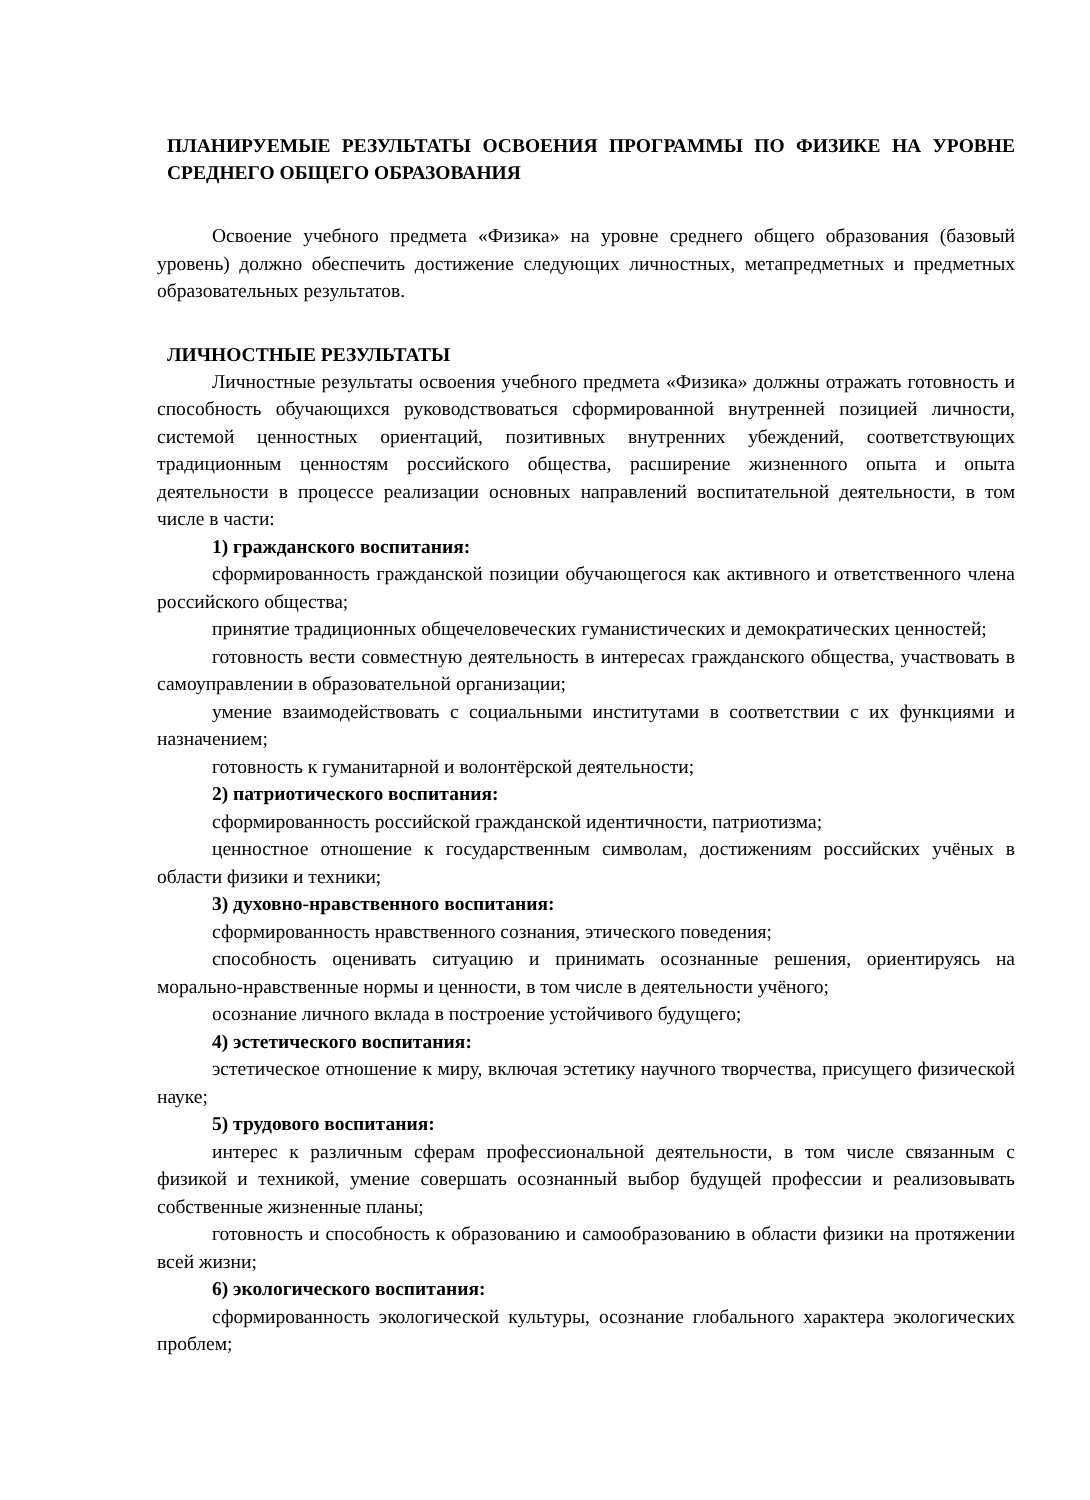ПЛАНИРУЕМЫЕ РЕЗУЛЬТАТЫ ОСВОЕНИЯ ПРОГРАММЫ ПО ФИЗИКЕ НА УРОВНЕ СРЕДНЕГО ОБЩЕГО ОБРАЗОВАНИЯ
Освоение учебного предмета «Физика» на уровне среднего общего образования (базовый уровень) должно обеспечить достижение следующих личностных, метапредметных и предметных образовательных результатов.
ЛИЧНОСТНЫЕ РЕЗУЛЬТАТЫ
Личностные результаты освоения учебного предмета «Физика» должны отражать готовность и способность обучающихся руководствоваться сформированной внутренней позицией личности, системой ценностных ориентаций, позитивных внутренних убеждений, соответствующих традиционным ценностям российского общества, расширение жизненного опыта и опыта деятельности в процессе реализации основных направлений воспитательной деятельности, в том числе в части:
1) гражданского воспитания:
сформированность гражданской позиции обучающегося как активного и ответственного члена российского общества;
принятие традиционных общечеловеческих гуманистических и демократических ценностей;
готовность вести совместную деятельность в интересах гражданского общества, участвовать в самоуправлении в образовательной организации;
умение взаимодействовать с социальными институтами в соответствии с их функциями и назначением;
готовность к гуманитарной и волонтёрской деятельности;
2) патриотического воспитания:
сформированность российской гражданской идентичности, патриотизма;
ценностное отношение к государственным символам, достижениям российских учёных в области физики и техники;
3) духовно-нравственного воспитания:
сформированность нравственного сознания, этического поведения;
способность оценивать ситуацию и принимать осознанные решения, ориентируясь на морально-нравственные нормы и ценности, в том числе в деятельности учёного;
осознание личного вклада в построение устойчивого будущего;
4) эстетического воспитания:
эстетическое отношение к миру, включая эстетику научного творчества, присущего физической науке;
5) трудового воспитания:
интерес к различным сферам профессиональной деятельности, в том числе связанным с физикой и техникой, умение совершать осознанный выбор будущей профессии и реализовывать собственные жизненные планы;
готовность и способность к образованию и самообразованию в области физики на протяжении всей жизни;
6) экологического воспитания:
сформированность экологической культуры, осознание глобального характера экологических проблем;